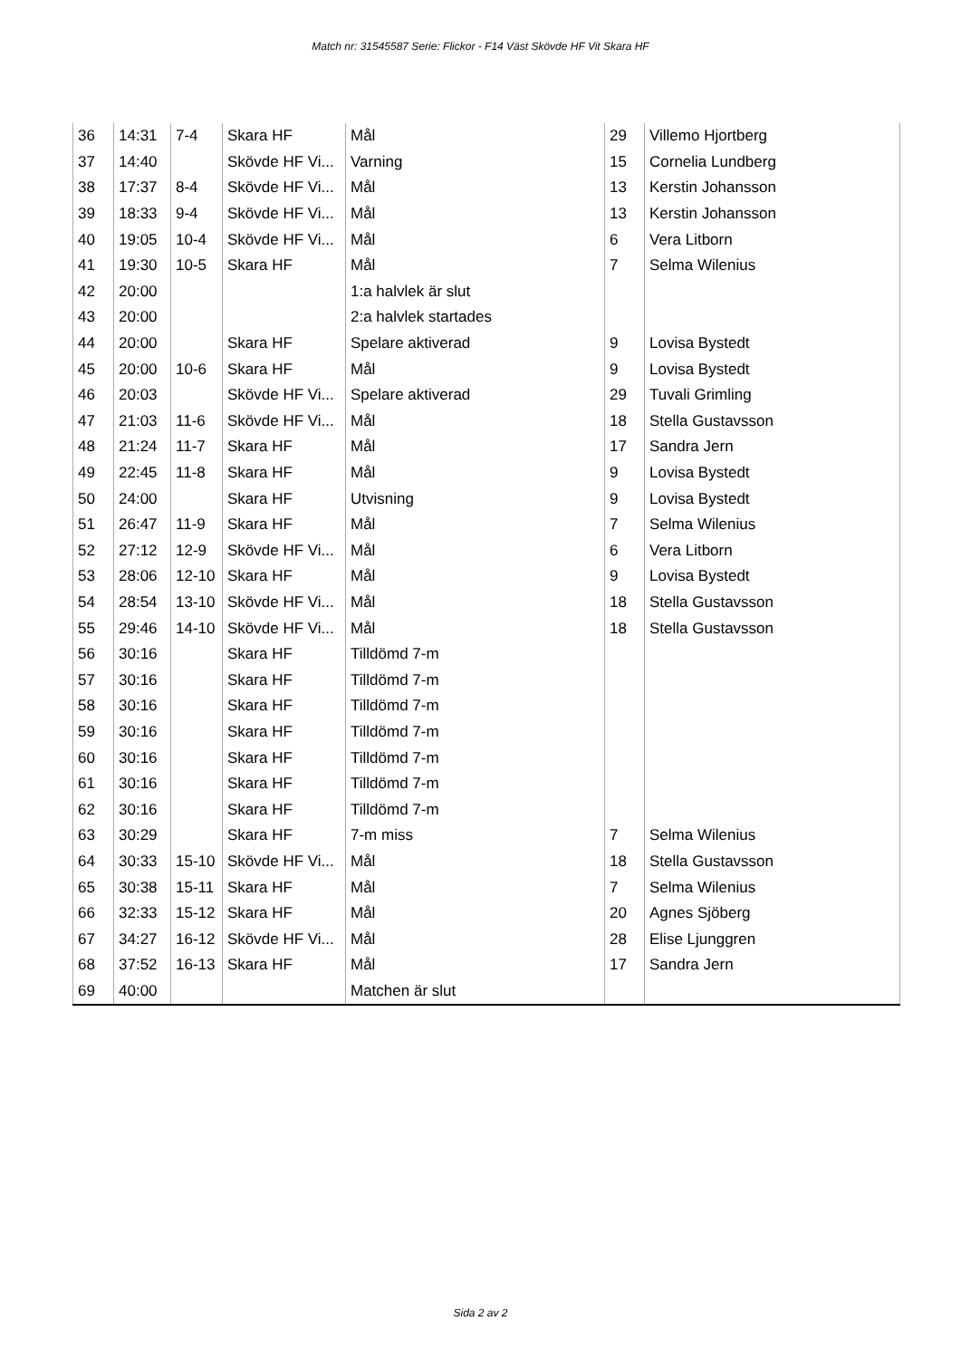Match nr: 31545587 Serie: Flickor - F14 Väst Skövde HF Vit Skara HF
| 36 | 14:31 | 7-4 | Skara HF | Mål | 29 | Villemo Hjortberg |
| 37 | 14:40 | | Skövde HF Vi... | Varning | 15 | Cornelia Lundberg |
| 38 | 17:37 | 8-4 | Skövde HF Vi... | Mål | 13 | Kerstin Johansson |
| 39 | 18:33 | 9-4 | Skövde HF Vi... | Mål | 13 | Kerstin Johansson |
| 40 | 19:05 | 10-4 | Skövde HF Vi... | Mål | 6 | Vera Litborn |
| 41 | 19:30 | 10-5 | Skara HF | Mål | 7 | Selma Wilenius |
| 42 | 20:00 | | | 1:a halvlek är slut | | |
| 43 | 20:00 | | | 2:a halvlek startades | | |
| 44 | 20:00 | | Skara HF | Spelare aktiverad | 9 | Lovisa Bystedt |
| 45 | 20:00 | 10-6 | Skara HF | Mål | 9 | Lovisa Bystedt |
| 46 | 20:03 | | Skövde HF Vi... | Spelare aktiverad | 29 | Tuvali Grimling |
| 47 | 21:03 | 11-6 | Skövde HF Vi... | Mål | 18 | Stella Gustavsson |
| 48 | 21:24 | 11-7 | Skara HF | Mål | 17 | Sandra Jern |
| 49 | 22:45 | 11-8 | Skara HF | Mål | 9 | Lovisa Bystedt |
| 50 | 24:00 | | Skara HF | Utvisning | 9 | Lovisa Bystedt |
| 51 | 26:47 | 11-9 | Skara HF | Mål | 7 | Selma Wilenius |
| 52 | 27:12 | 12-9 | Skövde HF Vi... | Mål | 6 | Vera Litborn |
| 53 | 28:06 | 12-10 | Skara HF | Mål | 9 | Lovisa Bystedt |
| 54 | 28:54 | 13-10 | Skövde HF Vi... | Mål | 18 | Stella Gustavsson |
| 55 | 29:46 | 14-10 | Skövde HF Vi... | Mål | 18 | Stella Gustavsson |
| 56 | 30:16 | | Skara HF | Tilldömd 7-m | | |
| 57 | 30:16 | | Skara HF | Tilldömd 7-m | | |
| 58 | 30:16 | | Skara HF | Tilldömd 7-m | | |
| 59 | 30:16 | | Skara HF | Tilldömd 7-m | | |
| 60 | 30:16 | | Skara HF | Tilldömd 7-m | | |
| 61 | 30:16 | | Skara HF | Tilldömd 7-m | | |
| 62 | 30:16 | | Skara HF | Tilldömd 7-m | | |
| 63 | 30:29 | | Skara HF | 7-m miss | 7 | Selma Wilenius |
| 64 | 30:33 | 15-10 | Skövde HF Vi... | Mål | 18 | Stella Gustavsson |
| 65 | 30:38 | 15-11 | Skara HF | Mål | 7 | Selma Wilenius |
| 66 | 32:33 | 15-12 | Skara HF | Mål | 20 | Agnes Sjöberg |
| 67 | 34:27 | 16-12 | Skövde HF Vi... | Mål | 28 | Elise Ljunggren |
| 68 | 37:52 | 16-13 | Skara HF | Mål | 17 | Sandra Jern |
| 69 | 40:00 | | | Matchen är slut | | |
Sida 2 av 2